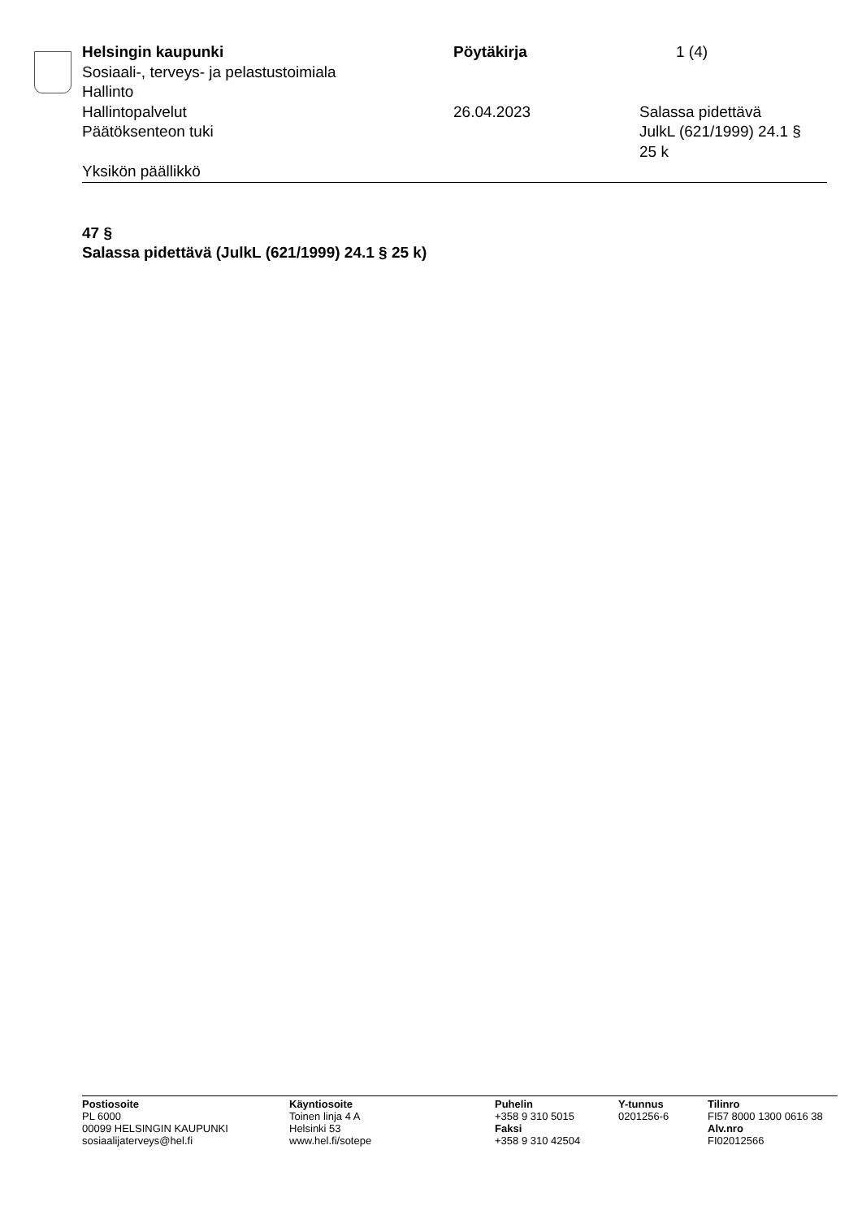Helsingin kaupunki
Sosiaali-, terveys- ja pelastustoimiala
Hallinto
Pöytäkirja 1 (4)
Hallintopalvelut
Päätöksenteon tuki
26.04.2023 Salassa pidettävä
JulkL (621/1999) 24.1 §
25 k
Yksikön päällikkö
47 §
Salassa pidettävä (JulkL (621/1999) 24.1 § 25 k)
Postiosoite
PL 6000
00099 HELSINGIN KAUPUNKI
sosiaalijaterveys@hel.fi
Käyntiosoite
Toinen linja 4 A
Helsinki 53
www.hel.fi/sotepe
Puhelin
+358 9 310 5015
Faksi
+358 9 310 42504
Y-tunnus
0201256-6
Tilinro
FI57 8000 1300 0616 38
Alv.nro
FI02012566